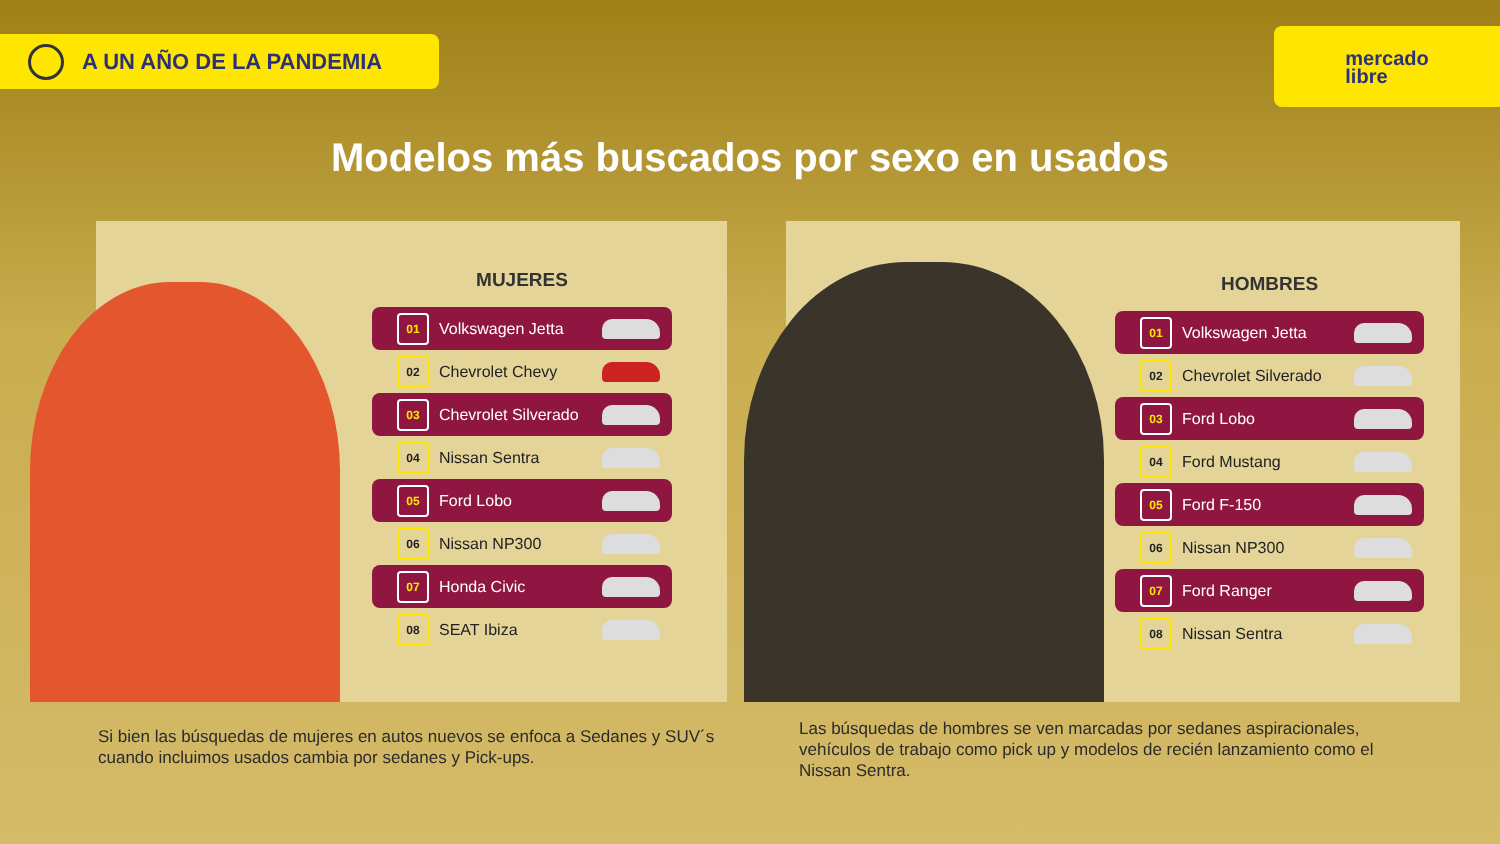A UN AÑO DE LA PANDEMIA
mercado
libre
Modelos más buscados por sexo en usados
MUJERES
01
Volkswagen Jetta
02
Chevrolet Chevy
03
Chevrolet Silverado
04
Nissan Sentra
05
Ford Lobo
06
Nissan NP300
07
Honda Civic
08
SEAT Ibiza
HOMBRES
01
Volkswagen Jetta
02
Chevrolet Silverado
03
Ford Lobo
04
Ford Mustang
05
Ford F-150
06
Nissan NP300
07
Ford Ranger
08
Nissan Sentra
Si bien las búsquedas de mujeres en autos nuevos se enfoca a Sedanes y SUV´s cuando incluimos usados cambia por sedanes y Pick-ups.
Las búsquedas de hombres se ven marcadas por sedanes aspiracionales, vehículos de trabajo como pick up y modelos de recién lanzamiento como el Nissan Sentra.